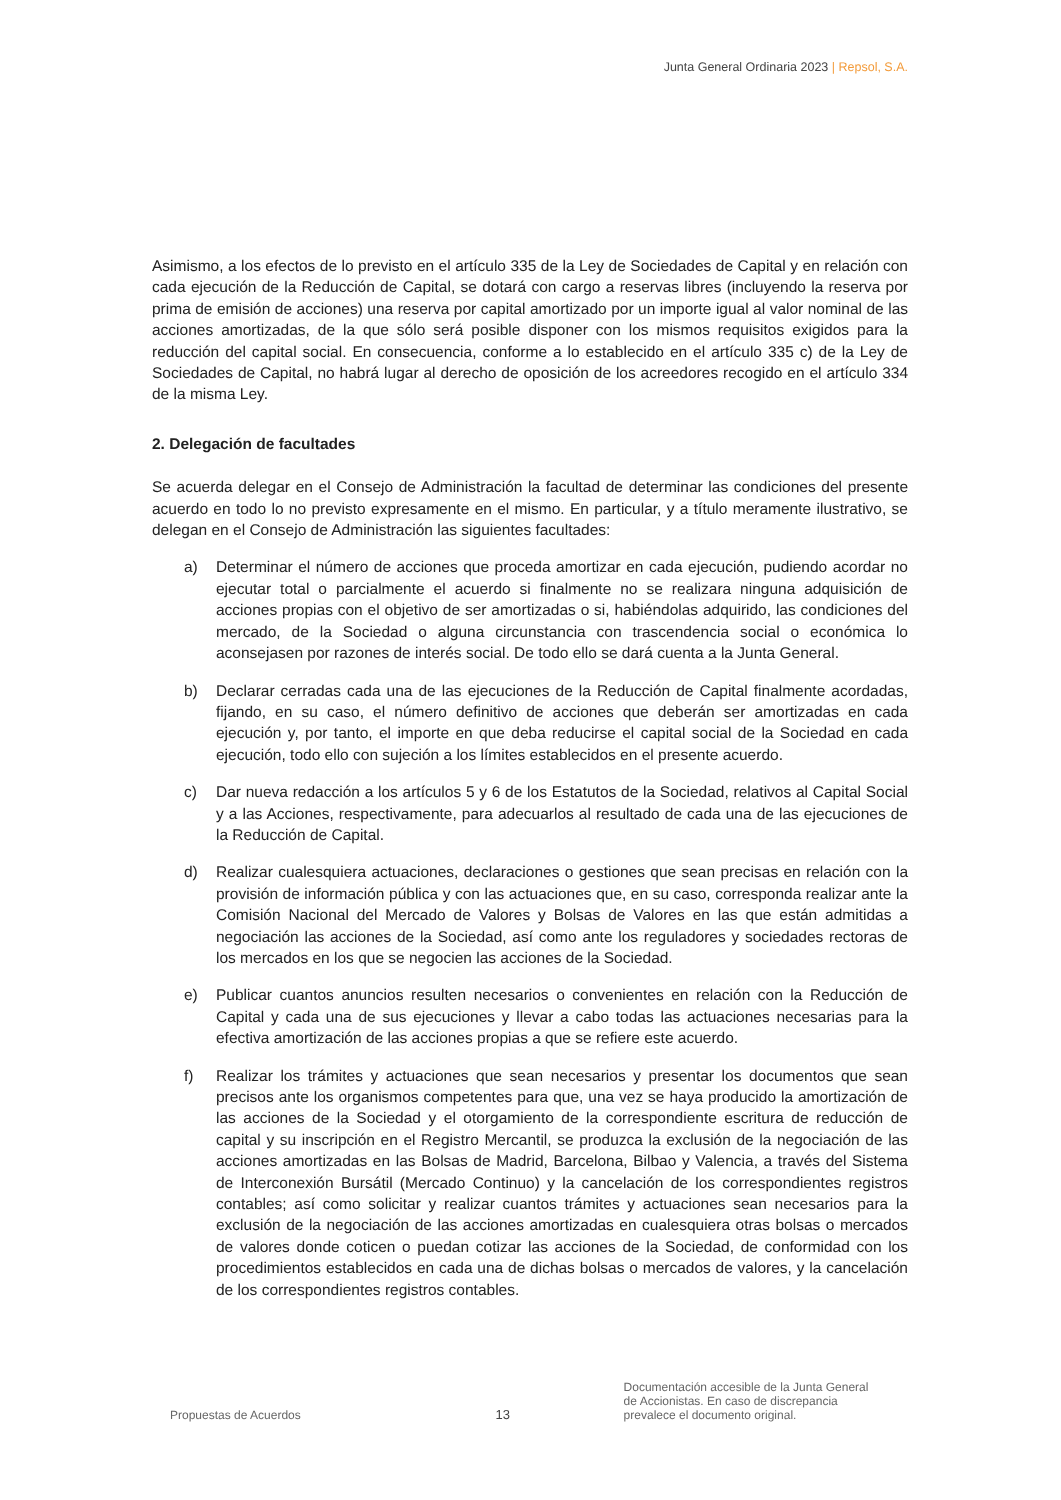Junta General Ordinaria 2023 | Repsol, S.A.
Asimismo, a los efectos de lo previsto en el artículo 335 de la Ley de Sociedades de Capital y en relación con cada ejecución de la Reducción de Capital, se dotará con cargo a reservas libres (incluyendo la reserva por prima de emisión de acciones) una reserva por capital amortizado por un importe igual al valor nominal de las acciones amortizadas, de la que sólo será posible disponer con los mismos requisitos exigidos para la reducción del capital social. En consecuencia, conforme a lo establecido en el artículo 335 c) de la Ley de Sociedades de Capital, no habrá lugar al derecho de oposición de los acreedores recogido en el artículo 334 de la misma Ley.
2. Delegación de facultades
Se acuerda delegar en el Consejo de Administración la facultad de determinar las condiciones del presente acuerdo en todo lo no previsto expresamente en el mismo. En particular, y a título meramente ilustrativo, se delegan en el Consejo de Administración las siguientes facultades:
a) Determinar el número de acciones que proceda amortizar en cada ejecución, pudiendo acordar no ejecutar total o parcialmente el acuerdo si finalmente no se realizara ninguna adquisición de acciones propias con el objetivo de ser amortizadas o si, habiéndolas adquirido, las condiciones del mercado, de la Sociedad o alguna circunstancia con trascendencia social o económica lo aconsejasen por razones de interés social. De todo ello se dará cuenta a la Junta General.
b) Declarar cerradas cada una de las ejecuciones de la Reducción de Capital finalmente acordadas, fijando, en su caso, el número definitivo de acciones que deberán ser amortizadas en cada ejecución y, por tanto, el importe en que deba reducirse el capital social de la Sociedad en cada ejecución, todo ello con sujeción a los límites establecidos en el presente acuerdo.
c) Dar nueva redacción a los artículos 5 y 6 de los Estatutos de la Sociedad, relativos al Capital Social y a las Acciones, respectivamente, para adecuarlos al resultado de cada una de las ejecuciones de la Reducción de Capital.
d) Realizar cualesquiera actuaciones, declaraciones o gestiones que sean precisas en relación con la provisión de información pública y con las actuaciones que, en su caso, corresponda realizar ante la Comisión Nacional del Mercado de Valores y Bolsas de Valores en las que están admitidas a negociación las acciones de la Sociedad, así como ante los reguladores y sociedades rectoras de los mercados en los que se negocien las acciones de la Sociedad.
e) Publicar cuantos anuncios resulten necesarios o convenientes en relación con la Reducción de Capital y cada una de sus ejecuciones y llevar a cabo todas las actuaciones necesarias para la efectiva amortización de las acciones propias a que se refiere este acuerdo.
f) Realizar los trámites y actuaciones que sean necesarios y presentar los documentos que sean precisos ante los organismos competentes para que, una vez se haya producido la amortización de las acciones de la Sociedad y el otorgamiento de la correspondiente escritura de reducción de capital y su inscripción en el Registro Mercantil, se produzca la exclusión de la negociación de las acciones amortizadas en las Bolsas de Madrid, Barcelona, Bilbao y Valencia, a través del Sistema de Interconexión Bursátil (Mercado Continuo) y la cancelación de los correspondientes registros contables; así como solicitar y realizar cuantos trámites y actuaciones sean necesarios para la exclusión de la negociación de las acciones amortizadas en cualesquiera otras bolsas o mercados de valores donde coticen o puedan cotizar las acciones de la Sociedad, de conformidad con los procedimientos establecidos en cada una de dichas bolsas o mercados de valores, y la cancelación de los correspondientes registros contables.
Propuestas de Acuerdos
13
Documentación accesible de la Junta General de Accionistas. En caso de discrepancia prevalece el documento original.